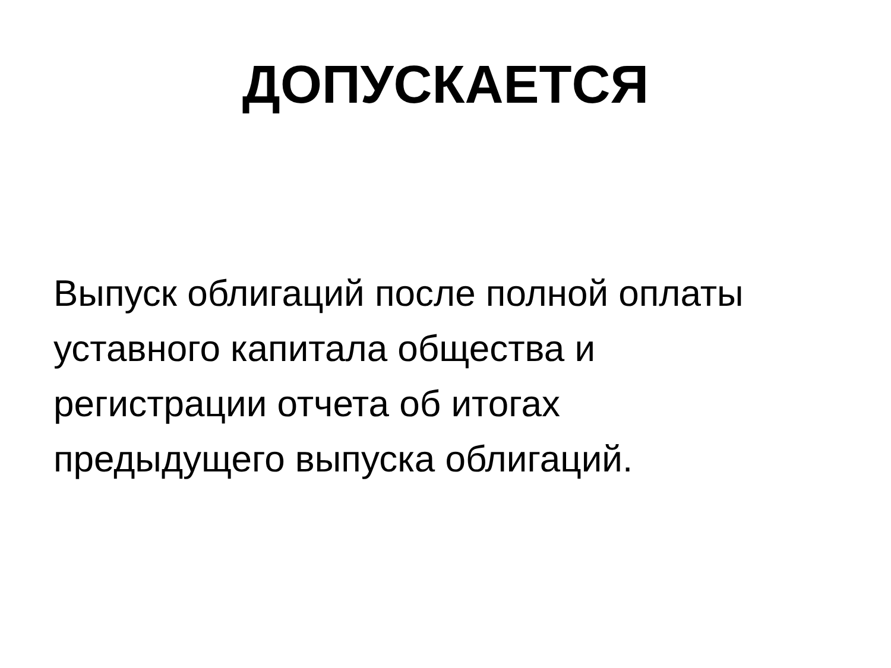ДОПУСКАЕТСЯ
Выпуск облигаций после полной оплаты
уставного капитала общества и
регистрации отчета об итогах
предыдущего выпуска облигаций.